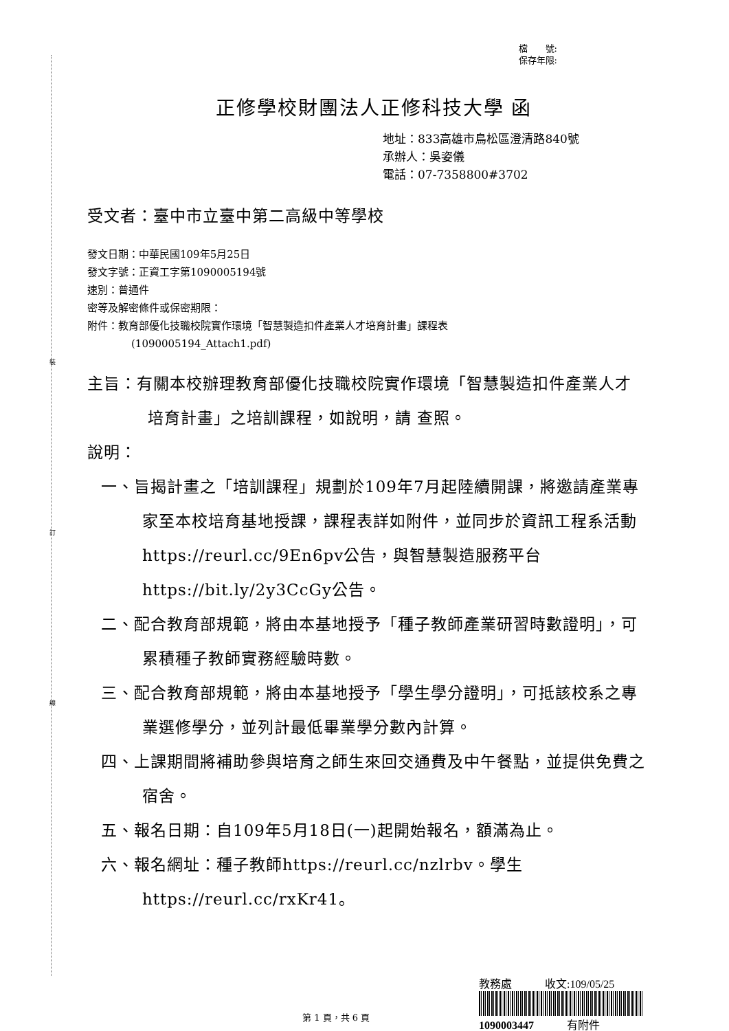裝
訂
線
檔　　號:
保存年限:
正修學校財團法人正修科技大學 函
地址：833高雄市鳥松區澄清路840號
承辦人：吳姿儀
電話：07-7358800#3702
受文者：臺中市立臺中第二高級中等學校
發文日期：中華民國109年5月25日
發文字號：正資工字第1090005194號
速別：普通件
密等及解密條件或保密期限：
附件：教育部優化技職校院實作環境「智慧製造扣件產業人才培育計畫」課程表
(1090005194_Attach1.pdf)
主旨：有關本校辦理教育部優化技職校院實作環境「智慧製造扣件產業人才培育計畫」之培訓課程，如說明，請 查照。
說明：
一、旨揭計畫之「培訓課程」規劃於109年7月起陸續開課，將邀請產業專家至本校培育基地授課，課程表詳如附件，並同步於資訊工程系活動https://reurl.cc/9En6pv公告，與智慧製造服務平台https://bit.ly/2y3CcGy公告。
二、配合教育部規範，將由本基地授予「種子教師產業研習時數證明」，可累積種子教師實務經驗時數。
三、配合教育部規範，將由本基地授予「學生學分證明」，可抵該校系之專業選修學分，並列計最低畢業學分數內計算。
四、上課期間將補助參與培育之師生來回交通費及中午餐點，並提供免費之宿舍。
五、報名日期：自109年5月18日(一)起開始報名，額滿為止。
六、報名網址：種子教師https://reurl.cc/nzlrbv。學生https://reurl.cc/rxKr41。
教務處　　　收文:109/05/25
1090003447　　　有附件
第 1 頁，共 6 頁